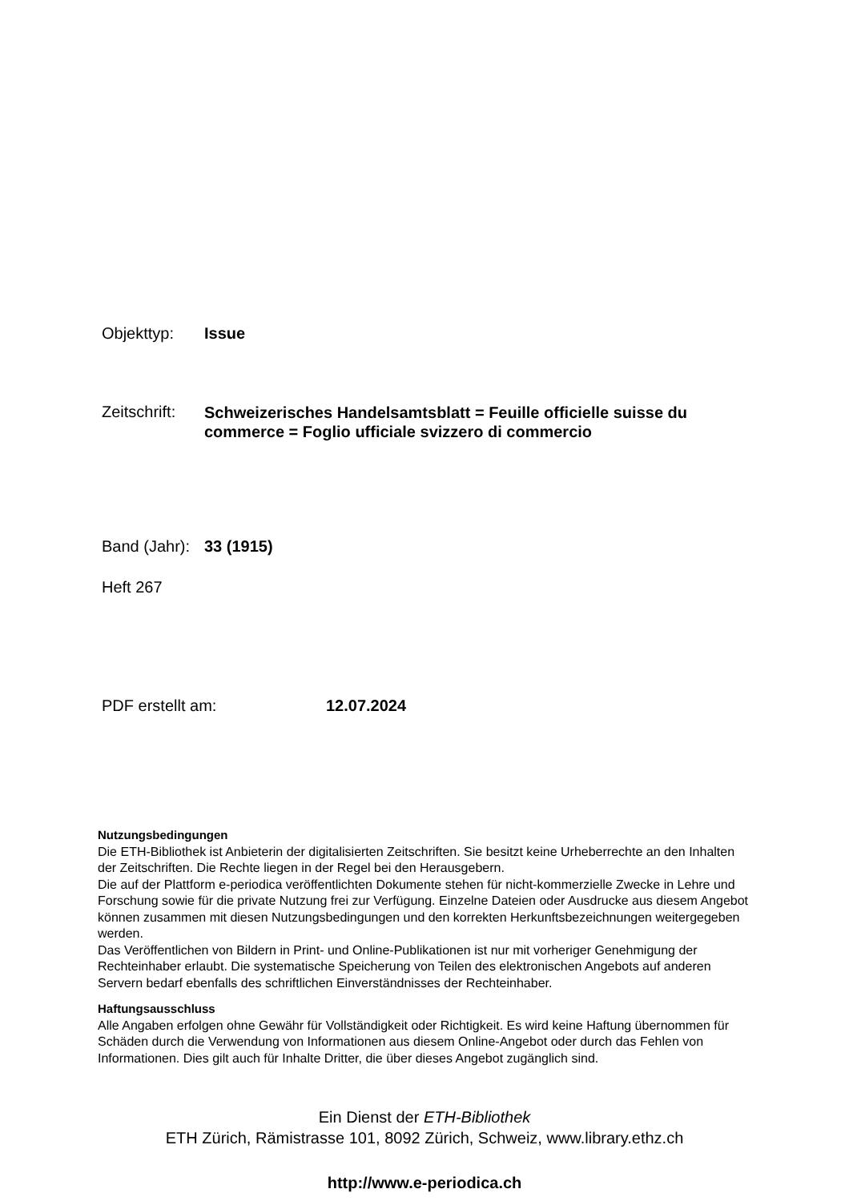Objekttyp: Issue
Zeitschrift:
Schweizerisches Handelsamtsblatt = Feuille officielle suisse du commerce = Foglio ufficiale svizzero di commercio
Band (Jahr):
33 (1915)
Heft 267
PDF erstellt am: 12.07.2024
Nutzungsbedingungen
Die ETH-Bibliothek ist Anbieterin der digitalisierten Zeitschriften. Sie besitzt keine Urheberrechte an den Inhalten der Zeitschriften. Die Rechte liegen in der Regel bei den Herausgebern.
Die auf der Plattform e-periodica veröffentlichten Dokumente stehen für nicht-kommerzielle Zwecke in Lehre und Forschung sowie für die private Nutzung frei zur Verfügung. Einzelne Dateien oder Ausdrucke aus diesem Angebot können zusammen mit diesen Nutzungsbedingungen und den korrekten Herkunftsbezeichnungen weitergegeben werden.
Das Veröffentlichen von Bildern in Print- und Online-Publikationen ist nur mit vorheriger Genehmigung der Rechteinhaber erlaubt. Die systematische Speicherung von Teilen des elektronischen Angebots auf anderen Servern bedarf ebenfalls des schriftlichen Einverständnisses der Rechteinhaber.
Haftungsausschluss
Alle Angaben erfolgen ohne Gewähr für Vollständigkeit oder Richtigkeit. Es wird keine Haftung übernommen für Schäden durch die Verwendung von Informationen aus diesem Online-Angebot oder durch das Fehlen von Informationen. Dies gilt auch für Inhalte Dritter, die über dieses Angebot zugänglich sind.
Ein Dienst der ETH-Bibliothek
ETH Zürich, Rämistrasse 101, 8092 Zürich, Schweiz, www.library.ethz.ch
http://www.e-periodica.ch